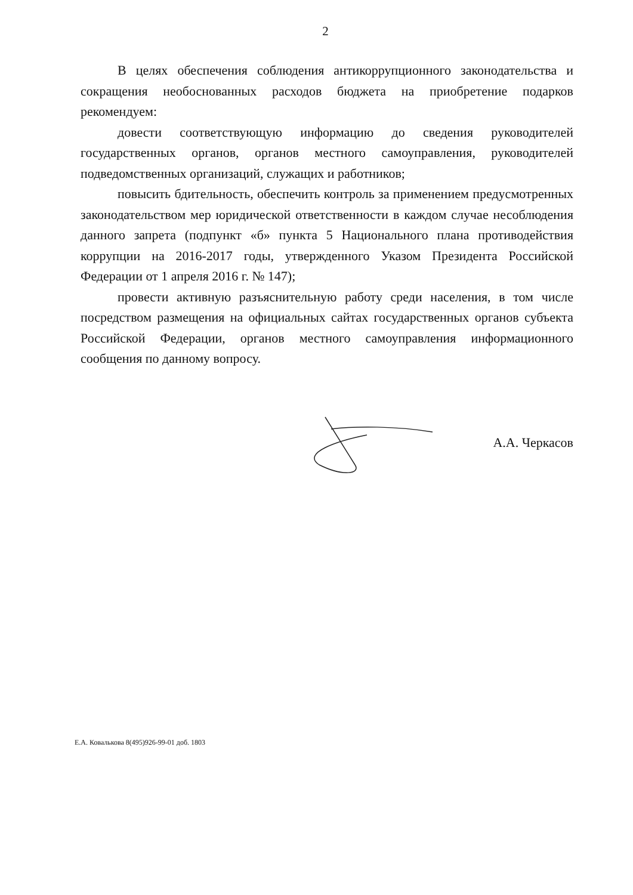2
В целях обеспечения соблюдения антикоррупционного законодательства и сокращения необоснованных расходов бюджета на приобретение подарков рекомендуем:
довести соответствующую информацию до сведения руководителей государственных органов, органов местного самоуправления, руководителей подведомственных организаций, служащих и работников;
повысить бдительность, обеспечить контроль за применением предусмотренных законодательством мер юридической ответственности в каждом случае несоблюдения данного запрета (подпункт «б» пункта 5 Национального плана противодействия коррупции на 2016-2017 годы, утвержденного Указом Президента Российской Федерации от 1 апреля 2016 г. № 147);
провести активную разъяснительную работу среди населения, в том числе посредством размещения на официальных сайтах государственных органов субъекта Российской Федерации, органов местного самоуправления информационного сообщения по данному вопросу.
А.А. Черкасов
Е.А. Ковалькова 8(495)926-99-01 доб. 1803